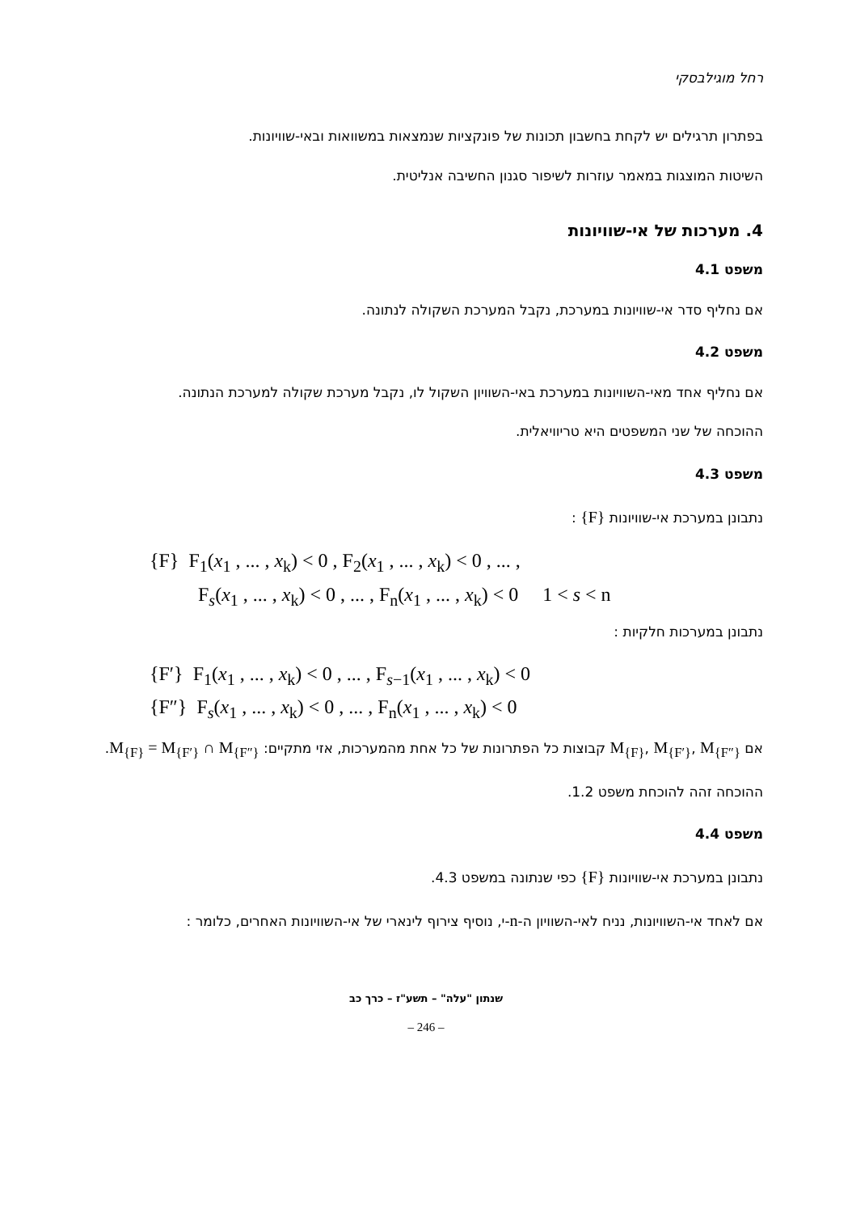רחל מוגילבסקי
בפתרון תרגילים יש לקחת בחשבון תכונות של פונקציות שנמצאות במשוואות ובאי-שוויונות.
השיטות המוצגות במאמר עוזרות לשיפור סגנון החשיבה אנליטית.
4. מערכות של אי-שוויונות
משפט 4.1
אם נחליף סדר אי-שוויונות במערכת, נקבל המערכת השקולה לנתונה.
משפט 4.2
אם נחליף אחד מאי-השוויונות במערכת באי-השוויון השקול לו, נקבל מערכת שקולה למערכת הנתונה.
ההוכחה של שני המשפטים היא טריוויאלית.
משפט 4.3
נתבונן במערכת אי-שוויונות {F} :
{F} F<sub>1</sub>(x<sub>1</sub> , ... , x<sub>k</sub>) < 0 , F<sub>2</sub>(x<sub>1</sub> , ... , x<sub>k</sub>) < 0 , ... ,
F<sub>s</sub>(x<sub>1</sub> , ... , x<sub>k</sub>) < 0 , ... , F<sub>n</sub>(x<sub>1</sub> , ... , x<sub>k</sub>) < 0 1 < s < n
נתבונן במערכות חלקיות :
{F′} F<sub>1</sub>(x<sub>1</sub> , ... , x<sub>k</sub>) < 0 , ... , F<sub>s−1</sub>(x<sub>1</sub> , ... , x<sub>k</sub>) < 0
{F″} F<sub>s</sub>(x<sub>1</sub> , ... , x<sub>k</sub>) < 0 , ... , F<sub>n</sub>(x<sub>1</sub> , ... , x<sub>k</sub>) < 0
אם M<sub>{F}</sub>, M<sub>{F′}</sub>, M<sub>{F″}</sub> קבוצות כל הפתרונות של כל אחת מהמערכות, אזי מתקיים: M<sub>{F}</sub> = M<sub>{F′}</sub> ∩ M<sub>{F″}</sub>.
ההוכחה זהה להוכחת משפט 1.2.
משפט 4.4
נתבונן במערכת אי-שוויונות {F} כפי שנתונה במשפט 4.3.
אם לאחד אי-השוויונות, נניח לאי-השוויון ה-n-י, נוסיף צירוף לינארי של אי-השוויונות האחרים, כלומר :
שנתון "עלה" – תשע"ז – כרך כב
– 246 –